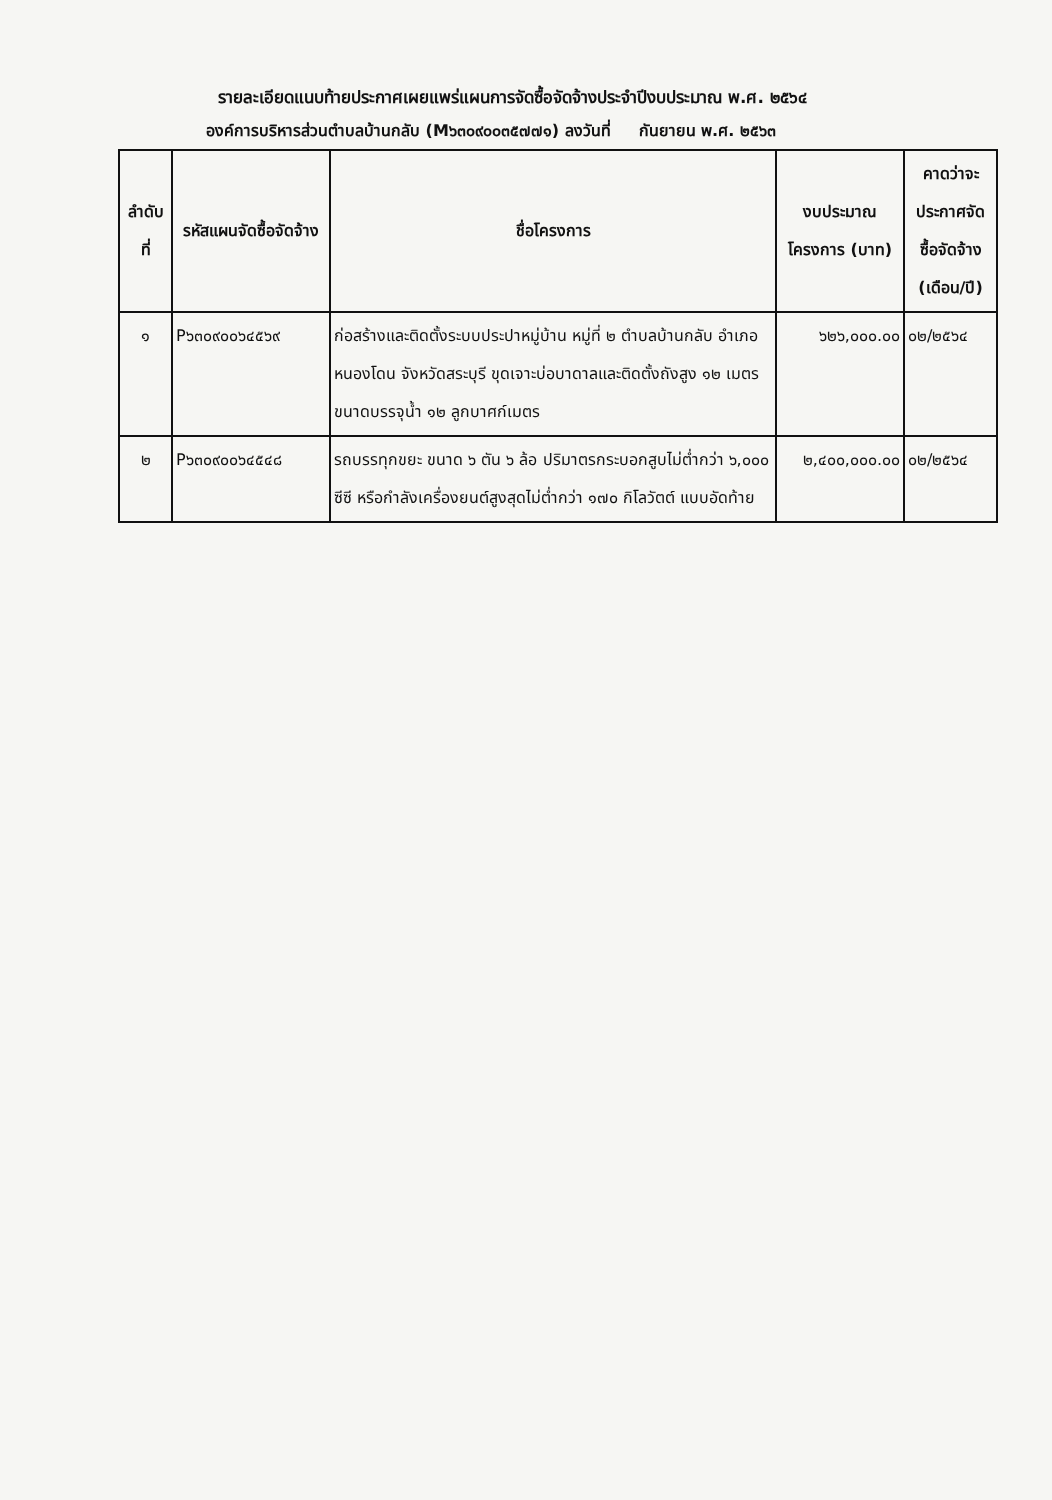รายละเอียดแนบท้ายประกาศเผยแพร่แผนการจัดซื้อจัดจ้างประจำปีงบประมาณ พ.ศ. ๒๕๖๔
องค์การบริหารส่วนตำบลบ้านกลับ (M๖๓๐๙๐๐๓๕๗๗๑) ลงวันที่ กันยายน พ.ศ. ๒๕๖๓
| ลำดับที่ | รหัสแผนจัดซื้อจัดจ้าง | ชื่อโครงการ | งบประมาณโครงการ (บาท) | คาดว่าจะประกาศจัดซื้อจัดจ้าง (เดือน/ปี) |
| --- | --- | --- | --- | --- |
| ๑ | P๖๓๐๙๐๐๖๔๕๖๙ | ก่อสร้างและติดตั้งระบบประปาหมู่บ้าน หมู่ที่ ๒ ตำบลบ้านกลับ อำเภอหนองโดน จังหวัดสระบุรี ขุดเจาะบ่อบาดาลและติดตั้งถังสูง ๑๒ เมตร ขนาดบรรจุน้ำ ๑๒ ลูกบาศก์เมตร | ๖๒๖,๐๐๐.๐๐ | ๐๒/๒๕๖๔ |
| ๒ | P๖๓๐๙๐๐๖๔๕๔๘ | รถบรรทุกขยะ ขนาด ๖ ตัน ๖ ล้อ ปริมาตรกระบอกสูบไม่ต่ำกว่า ๖,๐๐๐ ซีซี หรือกำลังเครื่องยนต์สูงสุดไม่ต่ำกว่า ๑๗๐ กิโลวัตต์ แบบอัดท้าย | ๒,๔๐๐,๐๐๐.๐๐ | ๐๒/๒๕๖๔ |